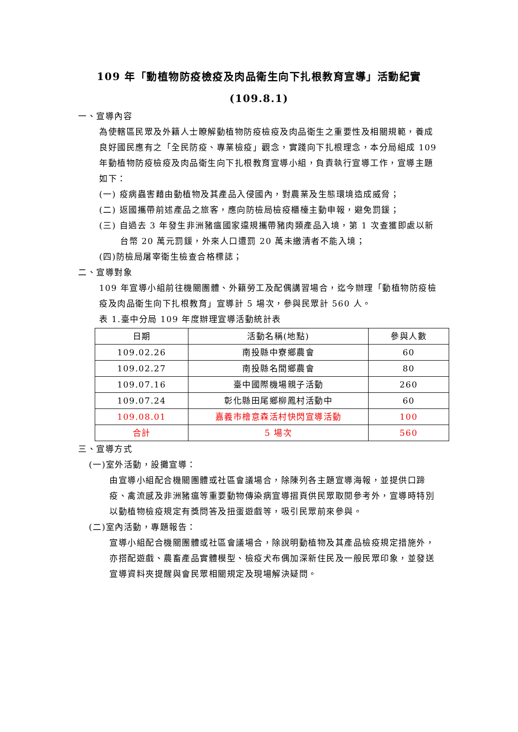109 年「動植物防疫檢疫及肉品衛生向下扎根教育宣導」活動紀實
(109.8.1)
一、宣導內容
為使轄區民眾及外籍人士瞭解動植物防疫檢疫及肉品衛生之重要性及相關規範，養成良好國民應有之「全民防疫、專業檢疫」觀念，實踐向下扎根理念，本分局組成 109 年動植物防疫檢疫及肉品衛生向下扎根教育宣導小組，負責執行宣導工作，宣導主題如下：
(一) 疫病蟲害藉由動植物及其產品入侵國內，對農業及生態環境造成威脅；
(二) 返國攜帶前述產品之旅客，應向防檢局檢疫櫃檯主動申報，避免罰鍰；
(三) 自過去 3 年發生非洲豬瘟國家違規攜帶豬肉類產品入境，第 1 次查獲即處以新台幣 20 萬元罰鍰，外來人口遭罰 20 萬未繳清者不能入境；
(四)防檢局屠宰衛生檢查合格標誌；
二、宣導對象
109 年宣導小組前往機關團體、外籍勞工及配偶講習場合，迄今辦理「動植物防疫檢疫及肉品衛生向下扎根教育」宣導計 5 場次，參與民眾計 560 人。
表 1.臺中分局 109 年度辦理宣導活動統計表
| 日期 | 活動名稱(地點) | 參與人數 |
| --- | --- | --- |
| 109.02.26 | 南投縣中寮鄉農會 | 60 |
| 109.02.27 | 南投縣名間鄉農會 | 80 |
| 109.07.16 | 臺中國際機場親子活動 | 260 |
| 109.07.24 | 彰化縣田尾鄉柳鳳村活動中 | 60 |
| 109.08.01 | 嘉義市檜意森活村快閃宣導活動 | 100 |
| 合計 | 5 場次 | 560 |
三、宣導方式
(一)室外活動，設攤宣導：
由宣導小組配合機關團體或社區會議場合，除陳列各主題宣導海報，並提供口蹄疫、禽流感及非洲豬瘟等重要動物傳染病宣導摺頁供民眾取閱參考外，宣導時特別以動植物檢疫規定有獎問答及扭蛋遊戲等，吸引民眾前來參與。
(二)室內活動，專題報告：
宣導小組配合機關團體或社區會議場合，除說明動植物及其產品檢疫規定措施外，亦搭配遊戲、農畜產品實體模型、檢疫犬布偶加深新住民及一般民眾印象，並發送宣導資料夾提醒與會民眾相關規定及現場解決疑問。